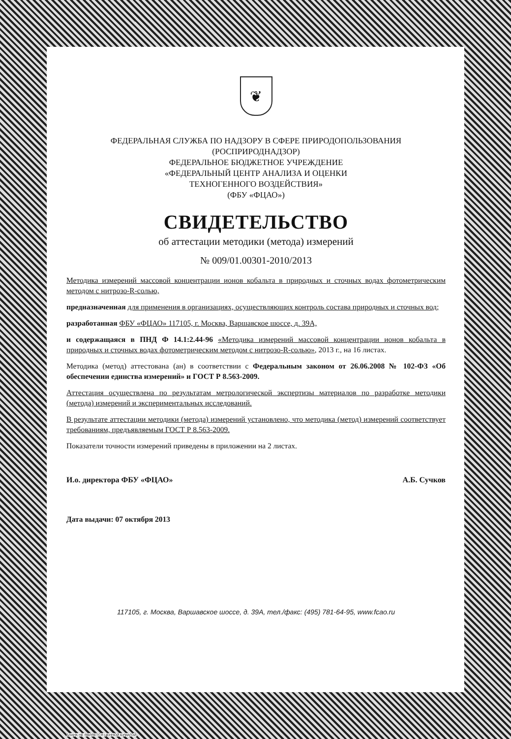❦
ФЕДЕРАЛЬНАЯ СЛУЖБА ПО НАДЗОРУ В СФЕРЕ ПРИРОДОПОЛЬЗОВАНИЯ
(РОСПРИРОДНАДЗОР)
ФЕДЕРАЛЬНОЕ БЮДЖЕТНОЕ УЧРЕЖДЕНИЕ
«ФЕДЕРАЛЬНЫЙ ЦЕНТР АНАЛИЗА И ОЦЕНКИ
ТЕХНОГЕННОГО ВОЗДЕЙСТВИЯ»
(ФБУ «ФЦАО»)
СВИДЕТЕЛЬСТВО
об аттестации методики (метода) измерений
№ 009/01.00301-2010/2013
Методика измерений массовой концентрации ионов кобальта в природных и сточных водах фотометрическим методом с нитрозо-R-солью,
предназначенная для применения в организациях, осуществляющих контроль состава природных и сточных вод;
разработанная ФБУ «ФЦАО» 117105, г. Москва, Варшавское шоссе, д. 39А,
и содержащаяся в ПНД Ф 14.1:2.44-96 «Методика измерений массовой концентрации ионов кобальта в природных и сточных водах фотометрическим методом с нитрозо-R-солью», 2013 г., на 16 листах.
Методика (метод) аттестована (ан) в соответствии с Федеральным законом от 26.06.2008 № 102-ФЗ «Об обеспечении единства измерений» и ГОСТ Р 8.563-2009.
Аттестация осуществлена по результатам метрологической экспертизы материалов по разработке методики (метода) измерений и экспериментальных исследований.
В результате аттестации методики (метода) измерений установлено, что методика (метод) измерений соответствует требованиям, предъявляемым ГОСТ Р 8.563-2009.
Показатели точности измерений приведены в приложении на 2 листах.
И.о. директора ФБУ «ФЦАО» А.Б. Сучков
Дата выдачи: 07 октября 2013
117105, г. Москва, Варшавское шоссе, д. 39А, тел./факс: (495) 781-64-95, www.fcao.ru
БЛАНК НЕ ЯВЛЯЕТСЯ ЦЕННОЙ БУМАГОЙ